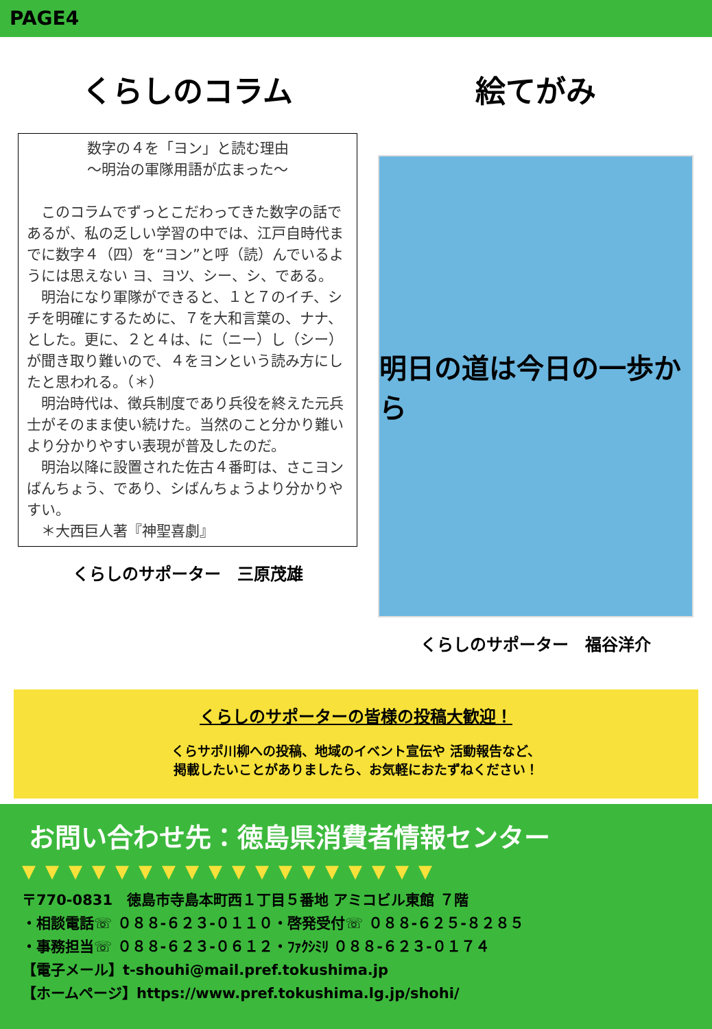PAGE4
くらしのコラム
数字の４を「ヨン」と読む理由
～明治の軍隊用語が広まった～
　このコラムでずっとこだわってきた数字の話であるが、私の乏しい学習の中では、江戸自時代までに数字４（四）を“ヨン”と呼（読）んでいるようには思えない ヨ、ヨツ、シー、シ、である。
　明治になり軍隊ができると、１と７のイチ、シチを明確にするために、７を大和言葉の、ナナ、とした。更に、２と４は、に（ニー）し（シー）が聞き取り難いので、４をヨンという読み方にしたと思われる。（＊）
　明治時代は、徴兵制度であり兵役を終えた元兵士がそのまま使い続けた。当然のこと分かり難いより分かりやすい表現が普及したのだ。
　明治以降に設置された佐古４番町は、さこヨンばんちょう、であり、シばんちょうより分かりやすい。
　＊大西巨人著『神聖喜劇』
くらしのサポーター　三原茂雄
絵てがみ
明日の道は今日の一歩から
くらしのサポーター　福谷洋介
くらしのサポーターの皆様の投稿大歓迎！
くらサポ川柳への投稿、地域のイベント宣伝や 活動報告など、
掲載したいことがありましたら、お気軽におたずねください！
お問い合わせ先：徳島県消費者情報センター
▼▼▼▼▼▼▼▼▼▼▼▼▼▼▼▼▼▼
〒770-0831　徳島市寺島本町西１丁目５番地 アミコビル東館 ７階
・相談電話☏ ０８８-６２３-０１１０・啓発受付☏ ０８８-６２５-８２８５
・事務担当☏ ０８８-６２３-０６１２・ﾌｧｸｼﾐﾘ ０８８-６２３-０１７４
【電子メール】t-shouhi@mail.pref.tokushima.jp
【ホームページ】https://www.pref.tokushima.lg.jp/shohi/